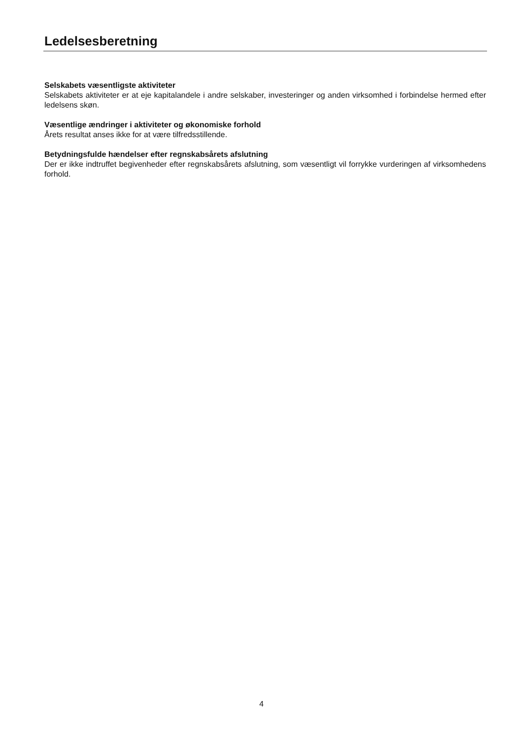Ledelsesberetning
Selskabets væsentligste aktiviteter
Selskabets aktiviteter er at eje kapitalandele i andre selskaber, investeringer og anden virksomhed i forbindelse hermed efter ledelsens skøn.
Væsentlige ændringer i aktiviteter og økonomiske forhold
Årets resultat anses ikke for at være tilfredsstillende.
Betydningsfulde hændelser efter regnskabsårets afslutning
Der er ikke indtruffet begivenheder efter regnskabsårets afslutning, som væsentligt vil forrykke vurderingen af virksomhedens forhold.
4